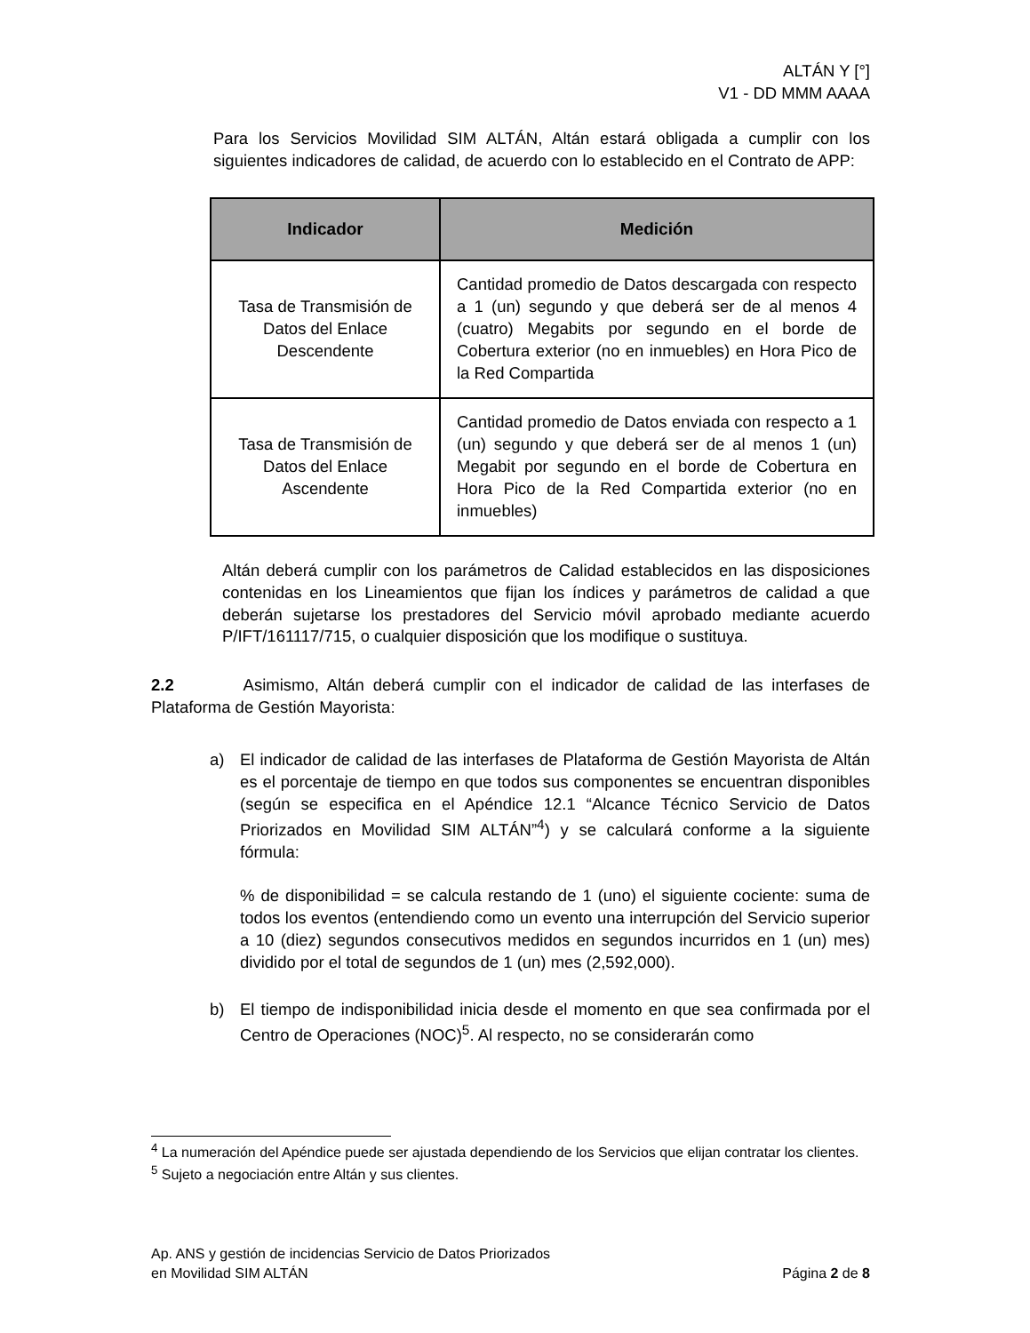ALTÁN Y [°]
V1 - DD MMM AAAA
Para los Servicios Movilidad SIM ALTÁN, Altán estará obligada a cumplir con los siguientes indicadores de calidad, de acuerdo con lo establecido en el Contrato de APP:
| Indicador | Medición |
| --- | --- |
| Tasa de Transmisión de Datos del Enlace Descendente | Cantidad promedio de Datos descargada con respecto a 1 (un) segundo y que deberá ser de al menos 4 (cuatro) Megabits por segundo en el borde de Cobertura exterior (no en inmuebles) en Hora Pico de la Red Compartida |
| Tasa de Transmisión de Datos del Enlace Ascendente | Cantidad promedio de Datos enviada con respecto a 1 (un) segundo y que deberá ser de al menos 1 (un) Megabit por segundo en el borde de Cobertura en Hora Pico de la Red Compartida exterior (no en inmuebles) |
Altán deberá cumplir con los parámetros de Calidad establecidos en las disposiciones contenidas en los Lineamientos que fijan los índices y parámetros de calidad a que deberán sujetarse los prestadores del Servicio móvil aprobado mediante acuerdo P/IFT/161117/715, o cualquier disposición que los modifique o sustituya.
2.2 Asimismo, Altán deberá cumplir con el indicador de calidad de las interfases de Plataforma de Gestión Mayorista:
a) El indicador de calidad de las interfases de Plataforma de Gestión Mayorista de Altán es el porcentaje de tiempo en que todos sus componentes se encuentran disponibles (según se especifica en el Apéndice 12.1 “Alcance Técnico Servicio de Datos Priorizados en Movilidad SIM ALTÁN”<sup>4</sup>) y se calculará conforme a la siguiente fórmula:
% de disponibilidad = se calcula restando de 1 (uno) el siguiente cociente: suma de todos los eventos (entendiendo como un evento una interrupción del Servicio superior a 10 (diez) segundos consecutivos medidos en segundos incurridos en 1 (un) mes) dividido por el total de segundos de 1 (un) mes (2,592,000).
b) El tiempo de indisponibilidad inicia desde el momento en que sea confirmada por el Centro de Operaciones (NOC)<sup>5</sup>. Al respecto, no se considerarán como
<sup>4</sup> La numeración del Apéndice puede ser ajustada dependiendo de los Servicios que elijan contratar los clientes.
<sup>5</sup> Sujeto a negociación entre Altán y sus clientes.
Ap. ANS y gestión de incidencias Servicio de Datos Priorizados
en Movilidad SIM ALTÁN
Página 2 de 8